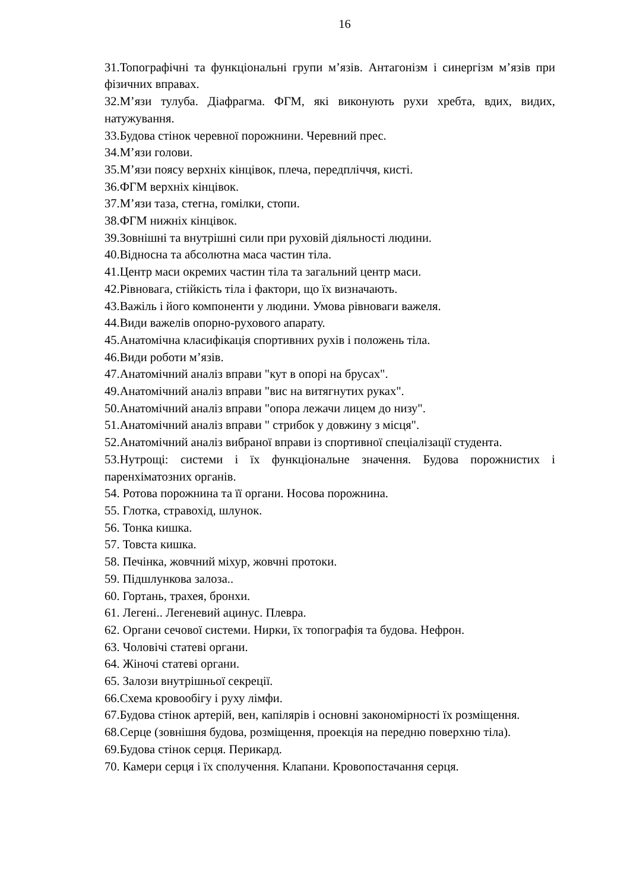16
31.Топографічні та функціональні групи м’язів. Антагонізм і синергізм м’язів при фізичних вправах.
32.М’язи тулуба. Діафрагма. ФГМ, які виконують рухи хребта, вдих, видих, натужування.
33.Будова стінок черевної порожнини. Черевний прес.
34.М’язи голови.
35.М’язи поясу верхніх кінцівок, плеча, передпліччя, кисті.
36.ФГМ верхніх кінцівок.
37.М’язи таза, стегна, гомілки, стопи.
38.ФГМ нижніх кінцівок.
39.Зовнішні та внутрішні сили при руховій діяльності людини.
40.Відносна та абсолютна маса частин тіла.
41.Центр маси окремих частин тіла та загальний центр маси.
42.Рівновага, стійкість тіла і фактори, що їх визначають.
43.Важіль і його компоненти у людини. Умова рівноваги важеля.
44.Види важелів опорно-рухового апарату.
45.Анатомічна класифікація спортивних рухів і положень тіла.
46.Види роботи м’язів.
47.Анатомічний аналіз вправи "кут в опорі на брусах".
49.Анатомічний аналіз вправи "вис на витягнутих руках".
50.Анатомічний аналіз вправи "опора лежачи лицем до низу".
51.Анатомічний аналіз вправи " стрибок у довжину з місця".
52.Анатомічний аналіз вибраної вправи із спортивної спеціалізації студента.
53.Нутрощі: системи і їх функціональне значення. Будова порожнистих і паренхіматозних органів.
54. Ротова порожнина та її органи. Носова порожнина.
55. Глотка, стравохід, шлунок.
56. Тонка кишка.
57. Товста кишка.
58. Печінка, жовчний міхур, жовчні протоки.
59. Підшлункова залоза..
60. Гортань, трахея, бронхи.
61. Легені.. Легеневий ацинус. Плевра.
62. Органи сечової системи. Нирки, їх топографія та будова. Нефрон.
63. Чоловічі статеві органи.
64. Жіночі статеві органи.
65. Залози внутрішньої секреції.
66.Схема кровообігу і руху лімфи.
67.Будова стінок артерій, вен, капілярів і основні закономірності їх розміщення.
68.Серце (зовнішня будова, розміщення, проекція на передню поверхню тіла).
69.Будова стінок серця. Перикард.
70. Камери серця і їх сполучення. Клапани. Кровопостачання серця.